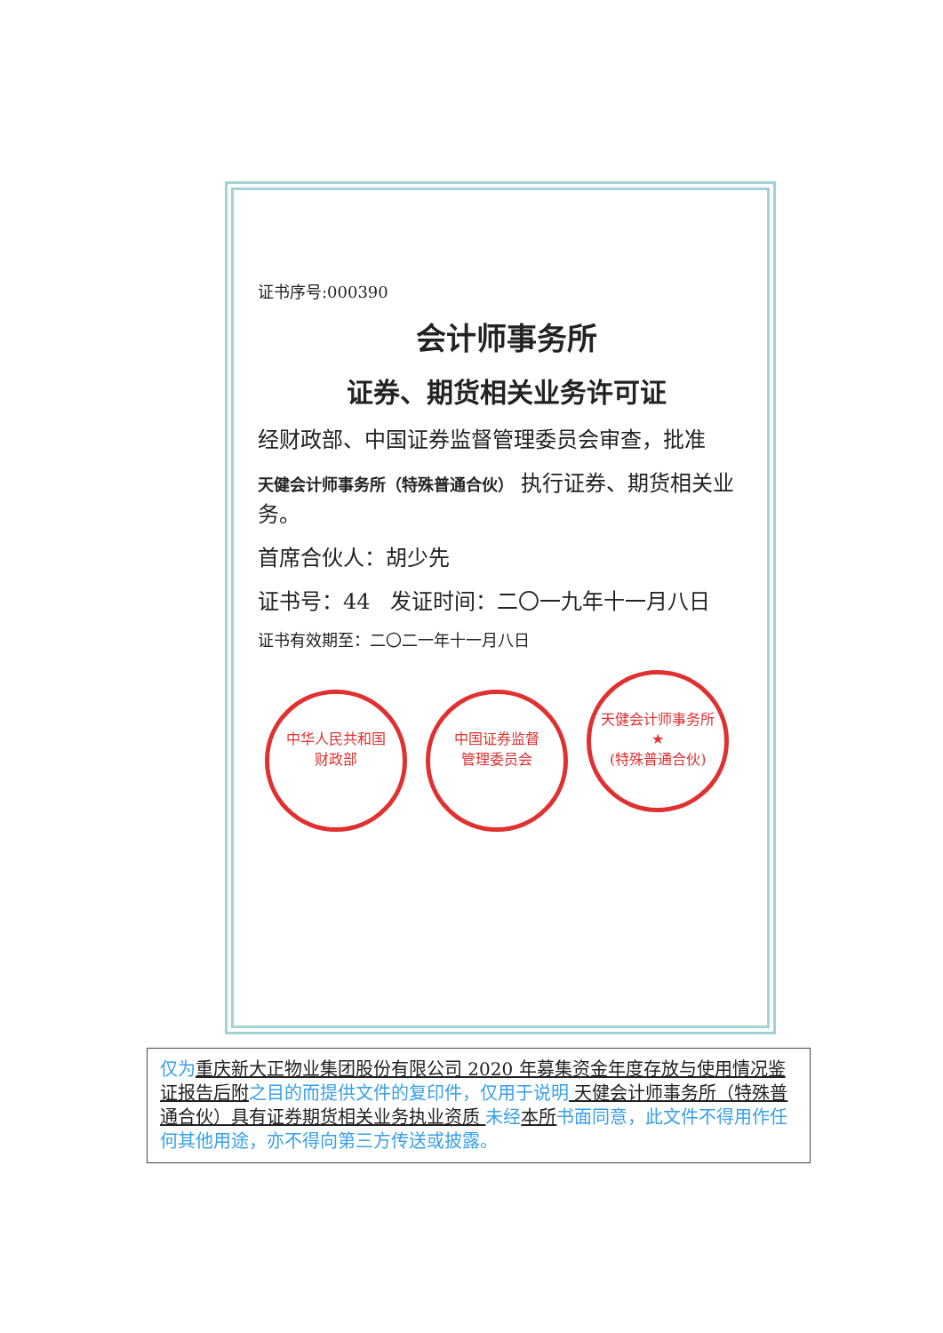证书序号:000390
会计师事务所
证券、期货相关业务许可证
经财政部、中国证券监督管理委员会审查，批准
天健会计师事务所（特殊普通合伙） 执行证券、期货相关业务。
首席合伙人：胡少先
证书号：44 发证时间：二〇一九年十一月八日
证书有效期至：二〇二一年十一月八日
中华人民共和国
财政部 中国证券监督
管理委员会 天健会计师事务所
★
(特殊普通合伙)
仅为重庆新大正物业集团股份有限公司 2020 年募集资金年度存放与使用情况鉴证报告后附之目的而提供文件的复印件，仅用于说明 天健会计师事务所（特殊普通合伙）具有证券期货相关业务执业资质 未经本所书面同意，此文件不得用作任何其他用途，亦不得向第三方传送或披露。